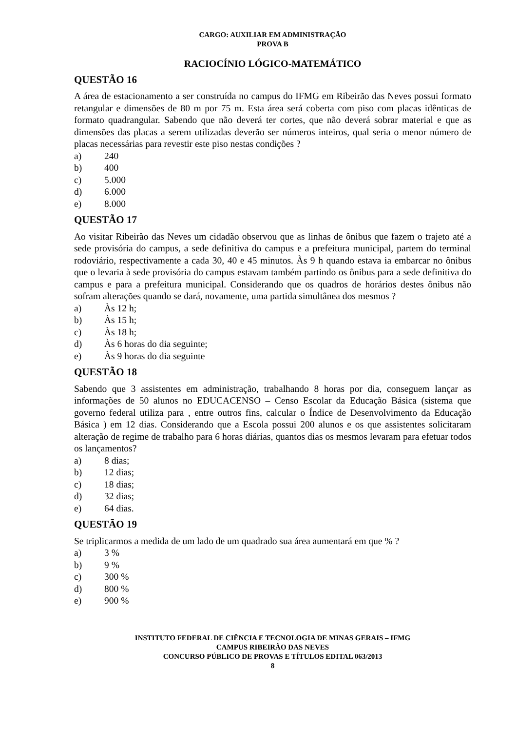CARGO: AUXILIAR EM ADMINISTRAÇÃO
PROVA B
RACIOCÍNIO LÓGICO-MATEMÁTICO
QUESTÃO 16
A área de estacionamento a ser construída no campus do IFMG em Ribeirão das Neves possui formato retangular e dimensões de 80 m por 75 m. Esta área será coberta com piso com placas idênticas de formato quadrangular. Sabendo que não deverá ter cortes, que não deverá sobrar material e que as dimensões das placas a serem utilizadas deverão ser números inteiros, qual seria o menor número de placas necessárias para revestir este piso nestas condições ?
a) 240
b) 400
c) 5.000
d) 6.000
e) 8.000
QUESTÃO 17
Ao visitar Ribeirão das Neves um cidadão observou que as linhas de ônibus que fazem o trajeto até a sede provisória do campus, a sede definitiva do campus e a prefeitura municipal, partem do terminal rodoviário, respectivamente a cada 30, 40 e 45 minutos. Às 9 h quando estava ia embarcar no ônibus que o levaria à sede provisória do campus estavam também partindo os ônibus para a sede definitiva do campus e para a prefeitura municipal. Considerando que os quadros de horários destes ônibus não sofram alterações quando se dará, novamente, uma partida simultânea dos mesmos ?
a) Às 12 h;
b) Às 15 h;
c) Às 18 h;
d) Às 6 horas do dia seguinte;
e) Às 9 horas do dia seguinte
QUESTÃO 18
Sabendo que 3 assistentes em administração, trabalhando 8 horas por dia, conseguem lançar as informações de 50 alunos no EDUCACENSO – Censo Escolar da Educação Básica (sistema que governo federal utiliza para , entre outros fins, calcular o Índice de Desenvolvimento da Educação Básica ) em 12 dias. Considerando que a Escola possui 200 alunos e os que assistentes solicitaram alteração de regime de trabalho para 6 horas diárias, quantos dias os mesmos levaram para efetuar todos os lançamentos?
a) 8 dias;
b) 12 dias;
c) 18 dias;
d) 32 dias;
e) 64 dias.
QUESTÃO 19
Se triplicarmos a medida de um lado de um quadrado sua área aumentará em que % ?
a) 3 %
b) 9 %
c) 300 %
d) 800 %
e) 900 %
INSTITUTO FEDERAL DE CIÊNCIA E TECNOLOGIA DE MINAS GERAIS – IFMG
CAMPUS RIBEIRÃO DAS NEVES
CONCURSO PÚBLICO DE PROVAS E TÍTULOS EDITAL 063/2013
8